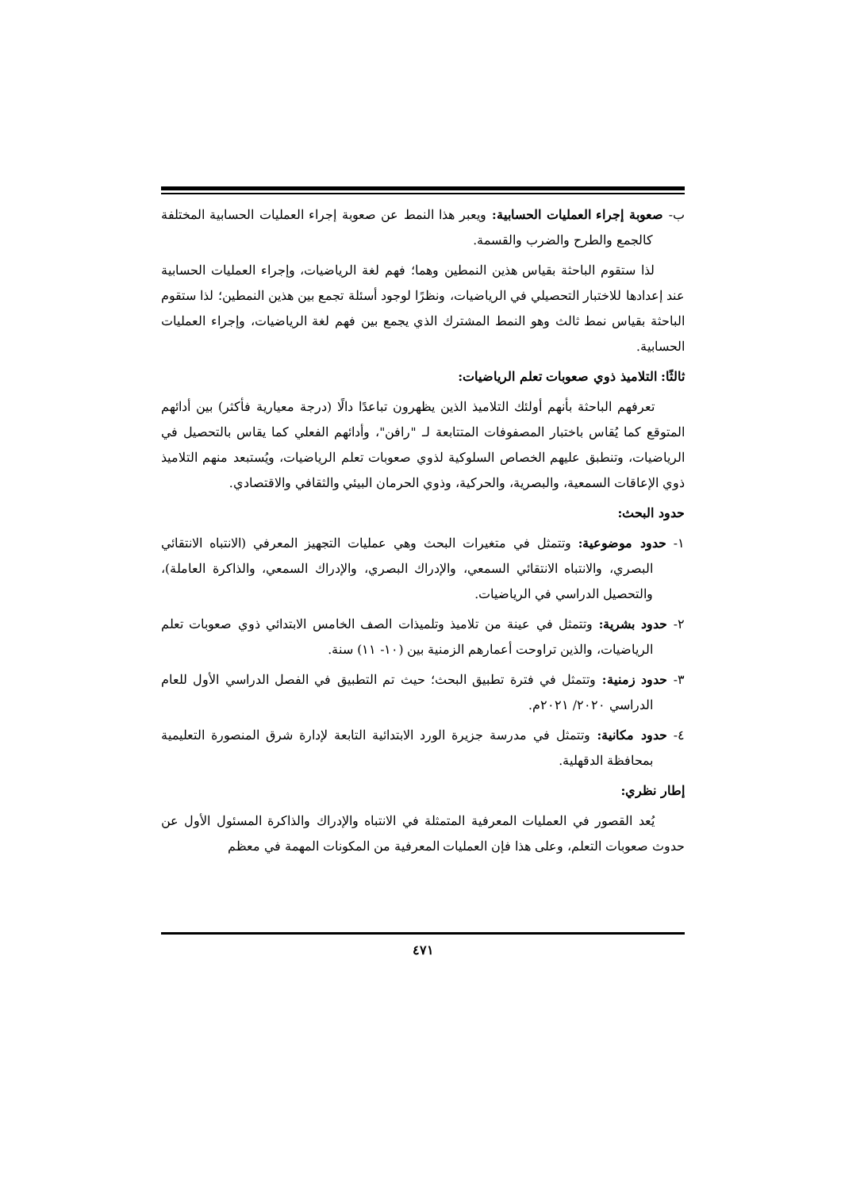ب- صعوبة إجراء العمليات الحسابية: ويعبر هذا النمط عن صعوبة إجراء العمليات الحسابية المختلفة كالجمع والطرح والضرب والقسمة.
لذا ستقوم الباحثة بقياس هذين النمطين وهما؛ فهم لغة الرياضيات، وإجراء العمليات الحسابية عند إعدادها للاختبار التحصيلي في الرياضيات، ونظرًا لوجود أسئلة تجمع بين هذين النمطين؛ لذا ستقوم الباحثة بقياس نمط ثالث وهو النمط المشترك الذي يجمع بين فهم لغة الرياضيات، وإجراء العمليات الحسابية.
ثالثًا: التلاميذ ذوي صعوبات تعلم الرياضيات:
تعرفهم الباحثة بأنهم أولئك التلاميذ الذين يظهرون تباعدًا دالًا (درجة معيارية فأكثر) بين أدائهم المتوقع كما يُقاس باختبار المصفوفات المتتابعة لـ "رافن"، وأدائهم الفعلي كما يقاس بالتحصيل في الرياضيات، وتنطبق عليهم الخصاص السلوكية لذوي صعوبات تعلم الرياضيات، ويُستبعد منهم التلاميذ ذوي الإعاقات السمعية، والبصرية، والحركية، وذوي الحرمان البيئي والثقافي والاقتصادي.
حدود البحث:
١- حدود موضوعية: وتتمثل في متغيرات البحث وهي عمليات التجهيز المعرفي (الانتباه الانتقائي البصري، والانتباه الانتقائي السمعي، والإدراك البصري، والإدراك السمعي، والذاكرة العاملة)، والتحصيل الدراسي في الرياضيات.
٢- حدود بشرية: وتتمثل في عينة من تلاميذ وتلميذات الصف الخامس الابتدائي ذوي صعوبات تعلم الرياضيات، والذين تراوحت أعمارهم الزمنية بين (١٠- ١١) سنة.
٣- حدود زمنية: وتتمثل في فترة تطبيق البحث؛ حيث تم التطبيق في الفصل الدراسي الأول للعام الدراسي ٢٠٢٠/ ٢٠٢١م.
٤- حدود مكانية: وتتمثل في مدرسة جزيرة الورد الابتدائية التابعة لإدارة شرق المنصورة التعليمية بمحافظة الدقهلية.
إطار نظري:
يُعد القصور في العمليات المعرفية المتمثلة في الانتباه والإدراك والذاكرة المسئول الأول عن حدوث صعوبات التعلم، وعلى هذا فإن العمليات المعرفية من المكونات المهمة في معظم
٤٧١